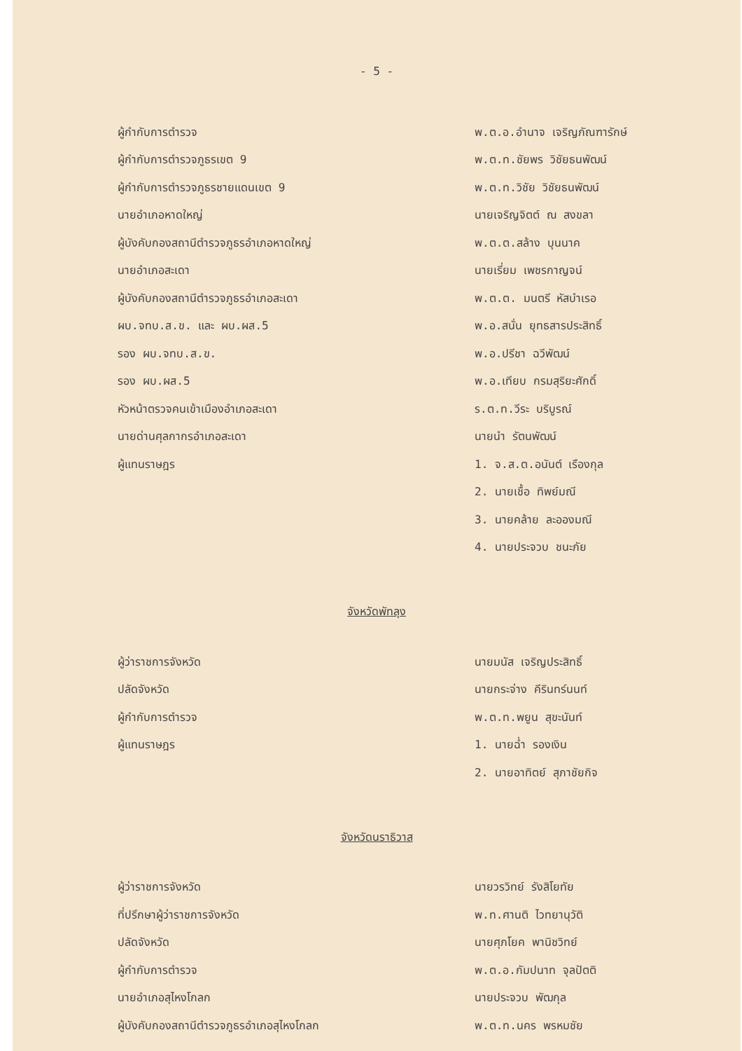- 5 -
ผู้กำกับการตำรวจ พ.ต.อ.อำนาจ เจริญภัณฑารักษ์
ผู้กำกับการตำรวจภูธรเขต 9 พ.ต.ท.ชัยพร วิชัยธนพัฒน์
ผู้กำกับการตำรวจภูธรชายแดนเขต 9 พ.ต.ท.วิชัย วิชัยธนพัฒน์
นายอำเภอหาดใหญ่ นายเจริญจิตต์ ณ สงขลา
ผู้บังคับกองสถานีตำรวจภูธรอำเภอหาดใหญ่ พ.ต.ต.สล้าง บุนนาค
นายอำเภอสะเดา นายเรี่ยม เพชรกาญจน์
ผู้บังคับกองสถานีตำรวจภูธรอำเภอสะเดา พ.ต.ต. มนตรี หัสบำเรอ
ผบ.จทบ.ส.ข. และ ผบ.ผส.5 พ.อ.สนั่น ยุทธสารประสิทธิ์
รอง ผบ.จทบ.ส.ข. พ.อ.ปรีชา ฉวีพัฒน์
รอง ผบ.ผส.5 พ.อ.เทียบ กรมสุริยะศักดิ์
หัวหน้าตรวจคนเข้าเมืองอำเภอสะเดา ร.ต.ท.วีระ บริบูรณ์
นายด่านศุลกากรอำเภอสะเดา นายนำ รัตนพัฒน์
ผู้แทนราษฎร 1. จ.ส.ต.อนันต์ เรืองกุล
2. นายเชื้อ ทิพย์มณี
3. นายคล้าย ละอองมณี
4. นายประจวบ ชนะภัย
จังหวัดพัทลุง
ผู้ว่าราชการจังหวัด นายมนัส เจริญประสิทธิ์
ปลัดจังหวัด นายกระจ่าง คีรินทร์นนท์
ผู้กำกับการตำรวจ พ.ต.ท.พยูน สุขะนันท์
ผู้แทนราษฎร 1. นายฉ่ำ รองเงิน
2. นายอาทิตย์ สุภาชัยกิจ
จังหวัดนราธิวาส
ผู้ว่าราชการจังหวัด นายวรวิทย์ รังสิโยทัย
ที่ปรึกษาผู้ว่าราชการจังหวัด พ.ท.ศานติ ไวทยานุวัติ
ปลัดจังหวัด นายศุภโยค พานิชวิทย์
ผู้กำกับการตำรวจ พ.ต.อ.กัมปนาท จุลปัตติ
นายอำเภอสุไหงโกลก นายประจวบ พัฒกุล
ผู้บังคับกองสถานีตำรวจภูธรอำเภอสุไหงโกลก พ.ต.ท.นคร พรหมชัย